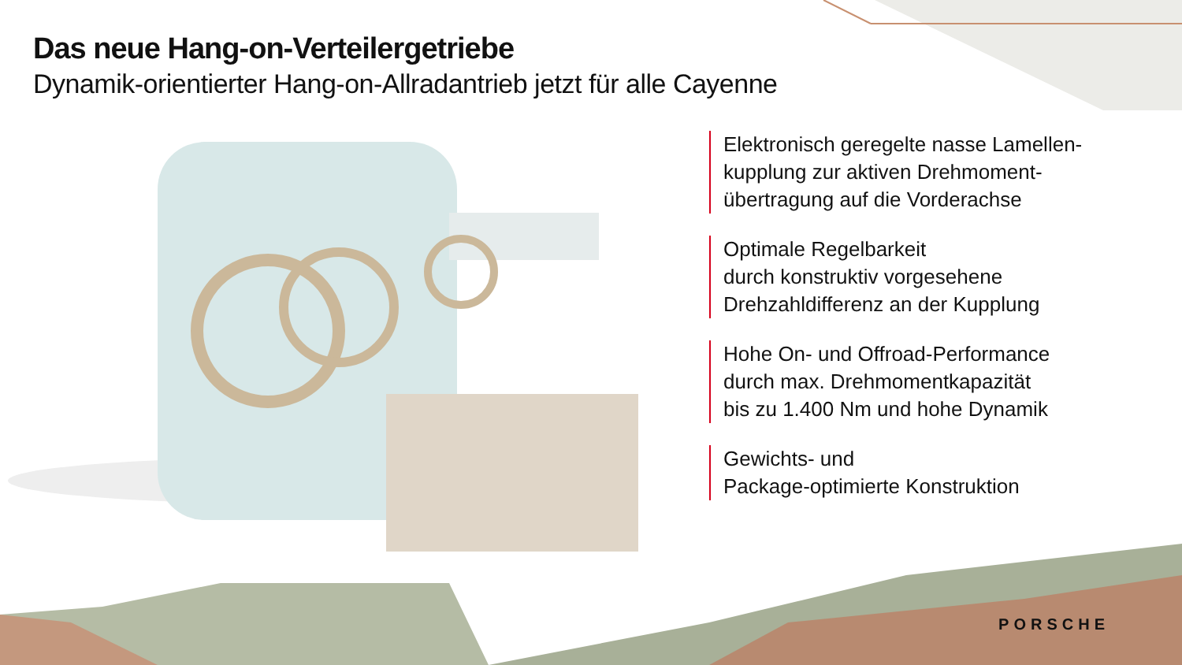Das neue Hang-on-Verteilergetriebe
Dynamik-orientierter Hang-on-Allradantrieb jetzt für alle Cayenne
Elektronisch geregelte nasse Lamellen-
kupplung zur aktiven Drehmoment-
übertragung auf die Vorderachse
Optimale Regelbarkeit
durch konstruktiv vorgesehene
Drehzahldifferenz an der Kupplung
Hohe On- und Offroad-Performance
durch max. Drehmomentkapazität
bis zu 1.400 Nm und hohe Dynamik
Gewichts- und
Package-optimierte Konstruktion
PORSCHE